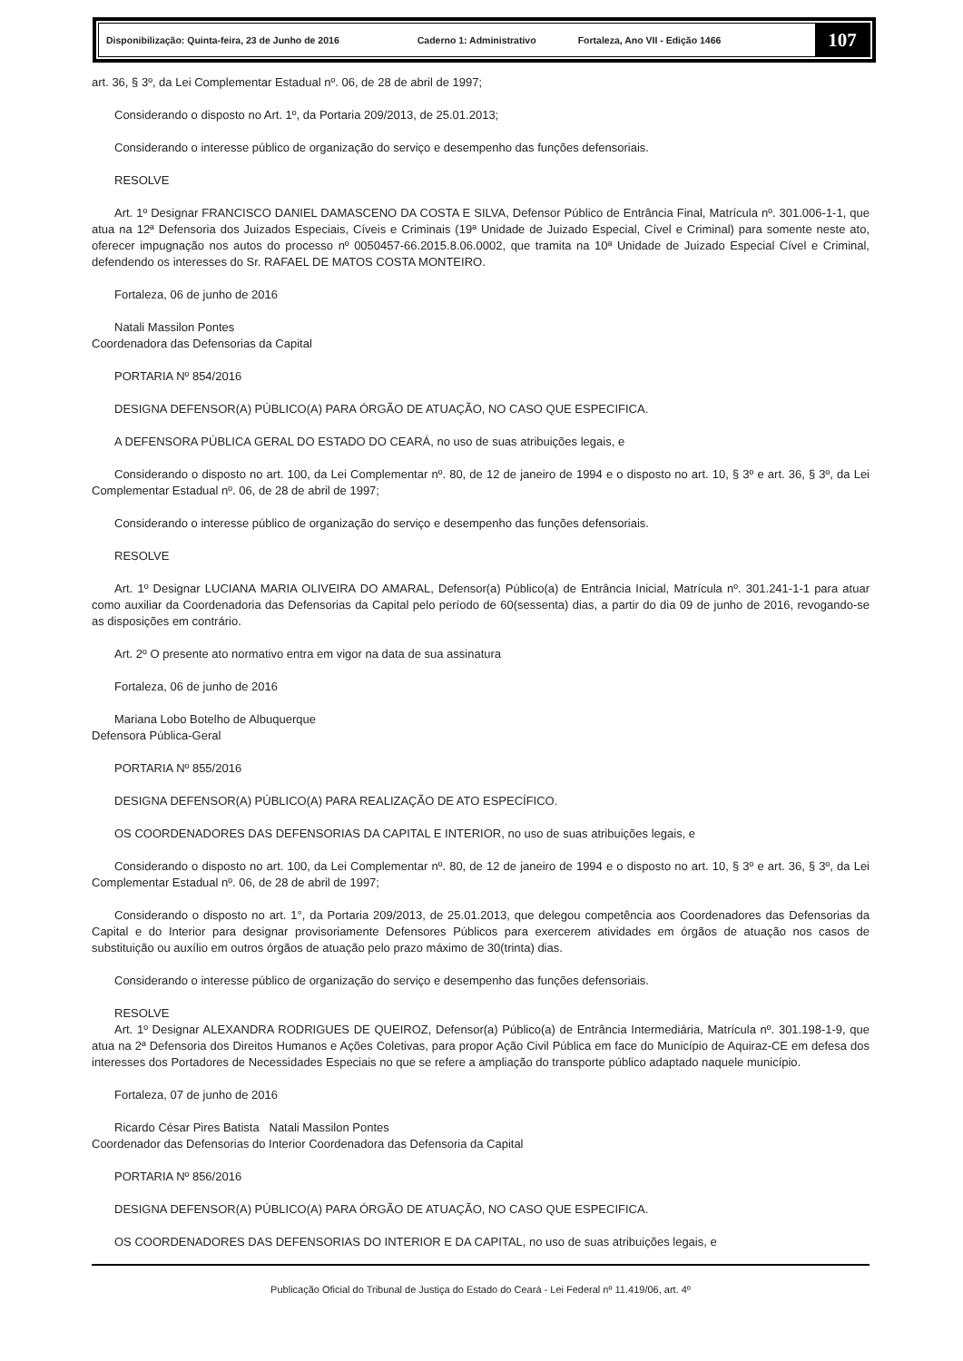Disponibilização: Quinta-feira, 23 de Junho de 2016 Caderno 1: Administrativo Fortaleza, Ano VII - Edição 1466
107
art. 36, § 3º, da Lei Complementar Estadual nº. 06, de 28 de abril de 1997;
Considerando o disposto no Art. 1º, da Portaria 209/2013, de 25.01.2013;
Considerando o interesse público de organização do serviço e desempenho das funções defensoriais.
RESOLVE
Art. 1º Designar FRANCISCO DANIEL DAMASCENO DA COSTA E SILVA, Defensor Público de Entrância Final, Matrícula nº. 301.006-1-1, que atua na 12ª Defensoria dos Juizados Especiais, Cíveis e Criminais (19ª Unidade de Juizado Especial, Cível e Criminal) para somente neste ato, oferecer impugnação nos autos do processo nº 0050457-66.2015.8.06.0002, que tramita na 10ª Unidade de Juizado Especial Cível e Criminal, defendendo os interesses do Sr. RAFAEL DE MATOS COSTA MONTEIRO.
Fortaleza, 06 de junho de 2016
Natali Massilon Pontes
Coordenadora das Defensorias da Capital
PORTARIA Nº 854/2016
DESIGNA DEFENSOR(A) PÚBLICO(A) PARA ÓRGÃO DE ATUAÇÃO, NO CASO QUE ESPECIFICA.
A DEFENSORA PÚBLICA GERAL DO ESTADO DO CEARÁ, no uso de suas atribuições legais, e
Considerando o disposto no art. 100, da Lei Complementar nº. 80, de 12 de janeiro de 1994 e o disposto no art. 10, § 3º e art. 36, § 3º, da Lei Complementar Estadual nº. 06, de 28 de abril de 1997;
Considerando o interesse público de organização do serviço e desempenho das funções defensoriais.
RESOLVE
Art. 1º Designar LUCIANA MARIA OLIVEIRA DO AMARAL, Defensor(a) Público(a) de Entrância Inicial, Matrícula nº. 301.241-1-1 para atuar como auxiliar da Coordenadoria das Defensorias da Capital pelo período de 60(sessenta) dias, a partir do dia 09 de junho de 2016, revogando-se as disposições em contrário.
Art. 2º O presente ato normativo entra em vigor na data de sua assinatura
Fortaleza, 06 de junho de 2016
Mariana Lobo Botelho de Albuquerque
Defensora Pública-Geral
PORTARIA Nº 855/2016
DESIGNA DEFENSOR(A) PÚBLICO(A) PARA REALIZAÇÃO DE ATO ESPECÍFICO.
OS COORDENADORES DAS DEFENSORIAS DA CAPITAL E INTERIOR, no uso de suas atribuições legais, e
Considerando o disposto no art. 100, da Lei Complementar nº. 80, de 12 de janeiro de 1994 e o disposto no art. 10, § 3º e art. 36, § 3º, da Lei Complementar Estadual nº. 06, de 28 de abril de 1997;
Considerando o disposto no art. 1°, da Portaria 209/2013, de 25.01.2013, que delegou competência aos Coordenadores das Defensorias da Capital e do Interior para designar provisoriamente Defensores Públicos para exercerem atividades em órgãos de atuação nos casos de substituição ou auxílio em outros órgãos de atuação pelo prazo máximo de 30(trinta) dias.
Considerando o interesse público de organização do serviço e desempenho das funções defensoriais.
RESOLVE
Art. 1º Designar ALEXANDRA RODRIGUES DE QUEIROZ, Defensor(a) Público(a) de Entrância Intermediária, Matrícula nº. 301.198-1-9, que atua na 2ª Defensoria dos Direitos Humanos e Ações Coletivas, para propor Ação Civil Pública em face do Município de Aquiraz-CE em defesa dos interesses dos Portadores de Necessidades Especiais no que se refere a ampliação do transporte público adaptado naquele município.
Fortaleza, 07 de junho de 2016
Ricardo César Pires Batista Natali Massilon Pontes
Coordenador das Defensorias do Interior Coordenadora das Defensoria da Capital
PORTARIA Nº 856/2016
DESIGNA DEFENSOR(A) PÚBLICO(A) PARA ÓRGÃO DE ATUAÇÃO, NO CASO QUE ESPECIFICA.
OS COORDENADORES DAS DEFENSORIAS DO INTERIOR E DA CAPITAL, no uso de suas atribuições legais, e
Publicação Oficial do Tribunal de Justiça do Estado do Ceará - Lei Federal nº 11.419/06, art. 4º